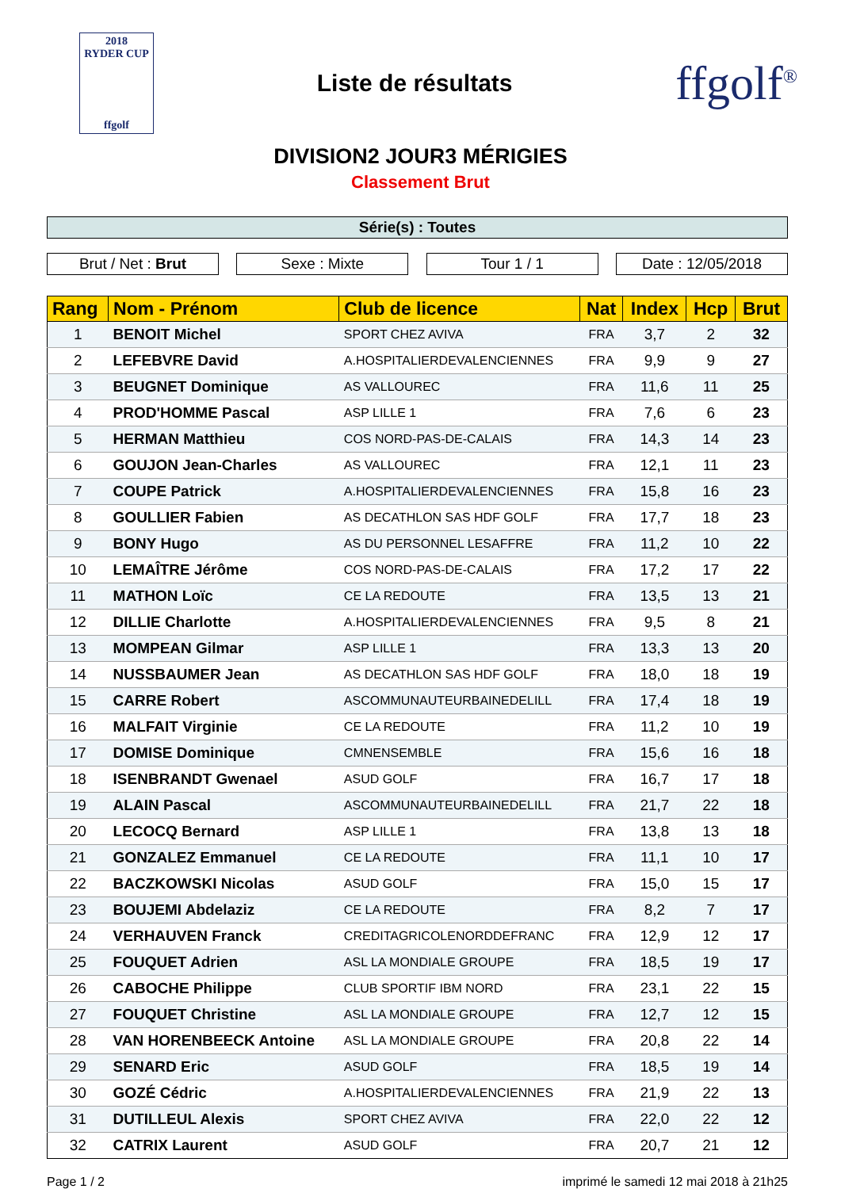2018
RYDER CUP
ffgolf
Liste de résultats
ffgolf<sup>®</sup>
DIVISION2 JOUR3 MÉRIGIES
Classement Brut
Série(s) : Toutes
Brut / Net : Brut Sexe : Mixte Tour 1 / 1 Date : 12/05/2018
| Rang | Nom - Prénom | Club de licence | Nat | Index | Hcp | Brut |
| --- | --- | --- | --- | --- | --- | --- |
| 1 | BENOIT Michel | SPORT CHEZ AVIVA | FRA | 3,7 | 2 | 32 |
| 2 | LEFEBVRE David | A.HOSPITALIERDEVALENCIENNES | FRA | 9,9 | 9 | 27 |
| 3 | BEUGNET Dominique | AS VALLOUREC | FRA | 11,6 | 11 | 25 |
| 4 | PROD'HOMME Pascal | ASP LILLE 1 | FRA | 7,6 | 6 | 23 |
| 5 | HERMAN Matthieu | COS NORD-PAS-DE-CALAIS | FRA | 14,3 | 14 | 23 |
| 6 | GOUJON Jean-Charles | AS VALLOUREC | FRA | 12,1 | 11 | 23 |
| 7 | COUPE Patrick | A.HOSPITALIERDEVALENCIENNES | FRA | 15,8 | 16 | 23 |
| 8 | GOULLIER Fabien | AS DECATHLON SAS HDF GOLF | FRA | 17,7 | 18 | 23 |
| 9 | BONY Hugo | AS DU PERSONNEL LESAFFRE | FRA | 11,2 | 10 | 22 |
| 10 | LEMAÎTRE Jérôme | COS NORD-PAS-DE-CALAIS | FRA | 17,2 | 17 | 22 |
| 11 | MATHON Loïc | CE LA REDOUTE | FRA | 13,5 | 13 | 21 |
| 12 | DILLIE Charlotte | A.HOSPITALIERDEVALENCIENNES | FRA | 9,5 | 8 | 21 |
| 13 | MOMPEAN Gilmar | ASP LILLE 1 | FRA | 13,3 | 13 | 20 |
| 14 | NUSSBAUMER Jean | AS DECATHLON SAS HDF GOLF | FRA | 18,0 | 18 | 19 |
| 15 | CARRE Robert | ASCOMMUNAUTEURBAINEDELILL | FRA | 17,4 | 18 | 19 |
| 16 | MALFAIT Virginie | CE LA REDOUTE | FRA | 11,2 | 10 | 19 |
| 17 | DOMISE Dominique | CMNENSEMBLE | FRA | 15,6 | 16 | 18 |
| 18 | ISENBRANDT Gwenael | ASUD GOLF | FRA | 16,7 | 17 | 18 |
| 19 | ALAIN Pascal | ASCOMMUNAUTEURBAINEDELILL | FRA | 21,7 | 22 | 18 |
| 20 | LECOCQ Bernard | ASP LILLE 1 | FRA | 13,8 | 13 | 18 |
| 21 | GONZALEZ Emmanuel | CE LA REDOUTE | FRA | 11,1 | 10 | 17 |
| 22 | BACZKOWSKI Nicolas | ASUD GOLF | FRA | 15,0 | 15 | 17 |
| 23 | BOUJEMI Abdelaziz | CE LA REDOUTE | FRA | 8,2 | 7 | 17 |
| 24 | VERHAUVEN Franck | CREDITAGRICOLENORDDEFRANC | FRA | 12,9 | 12 | 17 |
| 25 | FOUQUET Adrien | ASL LA MONDIALE GROUPE | FRA | 18,5 | 19 | 17 |
| 26 | CABOCHE Philippe | CLUB SPORTIF IBM NORD | FRA | 23,1 | 22 | 15 |
| 27 | FOUQUET Christine | ASL LA MONDIALE GROUPE | FRA | 12,7 | 12 | 15 |
| 28 | VAN HORENBEECK Antoine | ASL LA MONDIALE GROUPE | FRA | 20,8 | 22 | 14 |
| 29 | SENARD Eric | ASUD GOLF | FRA | 18,5 | 19 | 14 |
| 30 | GOZÉ Cédric | A.HOSPITALIERDEVALENCIENNES | FRA | 21,9 | 22 | 13 |
| 31 | DUTILLEUL Alexis | SPORT CHEZ AVIVA | FRA | 22,0 | 22 | 12 |
| 32 | CATRIX Laurent | ASUD GOLF | FRA | 20,7 | 21 | 12 |
Page 1 / 2 imprimé le samedi 12 mai 2018 à 21h25